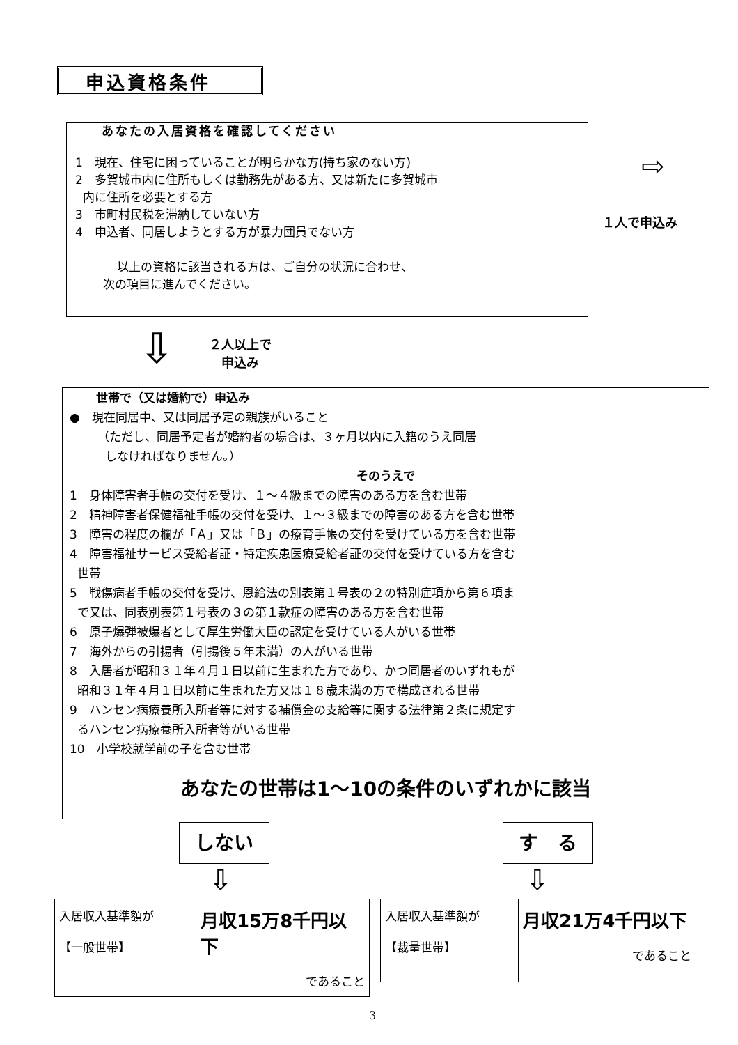申込資格条件
あなたの入居資格を確認してください
1　現在、住宅に困っていることが明らかな方(持ち家のない方)
2　多賀城市内に住所もしくは勤務先がある方、又は新たに多賀城市
内に住所を必要とする方
3　市町村民税を滞納していない方
4　申込者、同居しようとする方が暴力団員でない方
以上の資格に該当される方は、ご自分の状況に合わせ、
次の項目に進んでください。
⇨
１人で申込み
⇩
２人以上で
申込み
世帯で（又は婚約で）申込み
●　現在同居中、又は同居予定の親族がいること
（ただし、同居予定者が婚約者の場合は、３ヶ月以内に入籍のうえ同居
しなければなりません。）
そのうえで
1　身体障害者手帳の交付を受け、１～４級までの障害のある方を含む世帯
2　精神障害者保健福祉手帳の交付を受け、１～３級までの障害のある方を含む世帯
3　障害の程度の欄が「Ａ」又は「Ｂ」の療育手帳の交付を受けている方を含む世帯
4　障害福祉サービス受給者証・特定疾患医療受給者証の交付を受けている方を含む
世帯
5　戦傷病者手帳の交付を受け、恩給法の別表第１号表の２の特別症項から第６項ま
で又は、同表別表第１号表の３の第１款症の障害のある方を含む世帯
6　原子爆弾被爆者として厚生労働大臣の認定を受けている人がいる世帯
7　海外からの引揚者（引揚後５年未満）の人がいる世帯
8　入居者が昭和３１年４月１日以前に生まれた方であり、かつ同居者のいずれもが
昭和３１年４月１日以前に生まれた方又は１８歳未満の方で構成される世帯
9　ハンセン病療養所入所者等に対する補償金の支給等に関する法律第２条に規定す
るハンセン病療養所入所者等がいる世帯
10　小学校就学前の子を含む世帯
あなたの世帯は1～10の条件のいずれかに該当
しない す　る
⇩ ⇩
| 入居収入基準額が 【一般世帯】 | 月収15万8千円以下 であること |
| 入居収入基準額が 【裁量世帯】 | 月収21万4千円以下 であること |
3